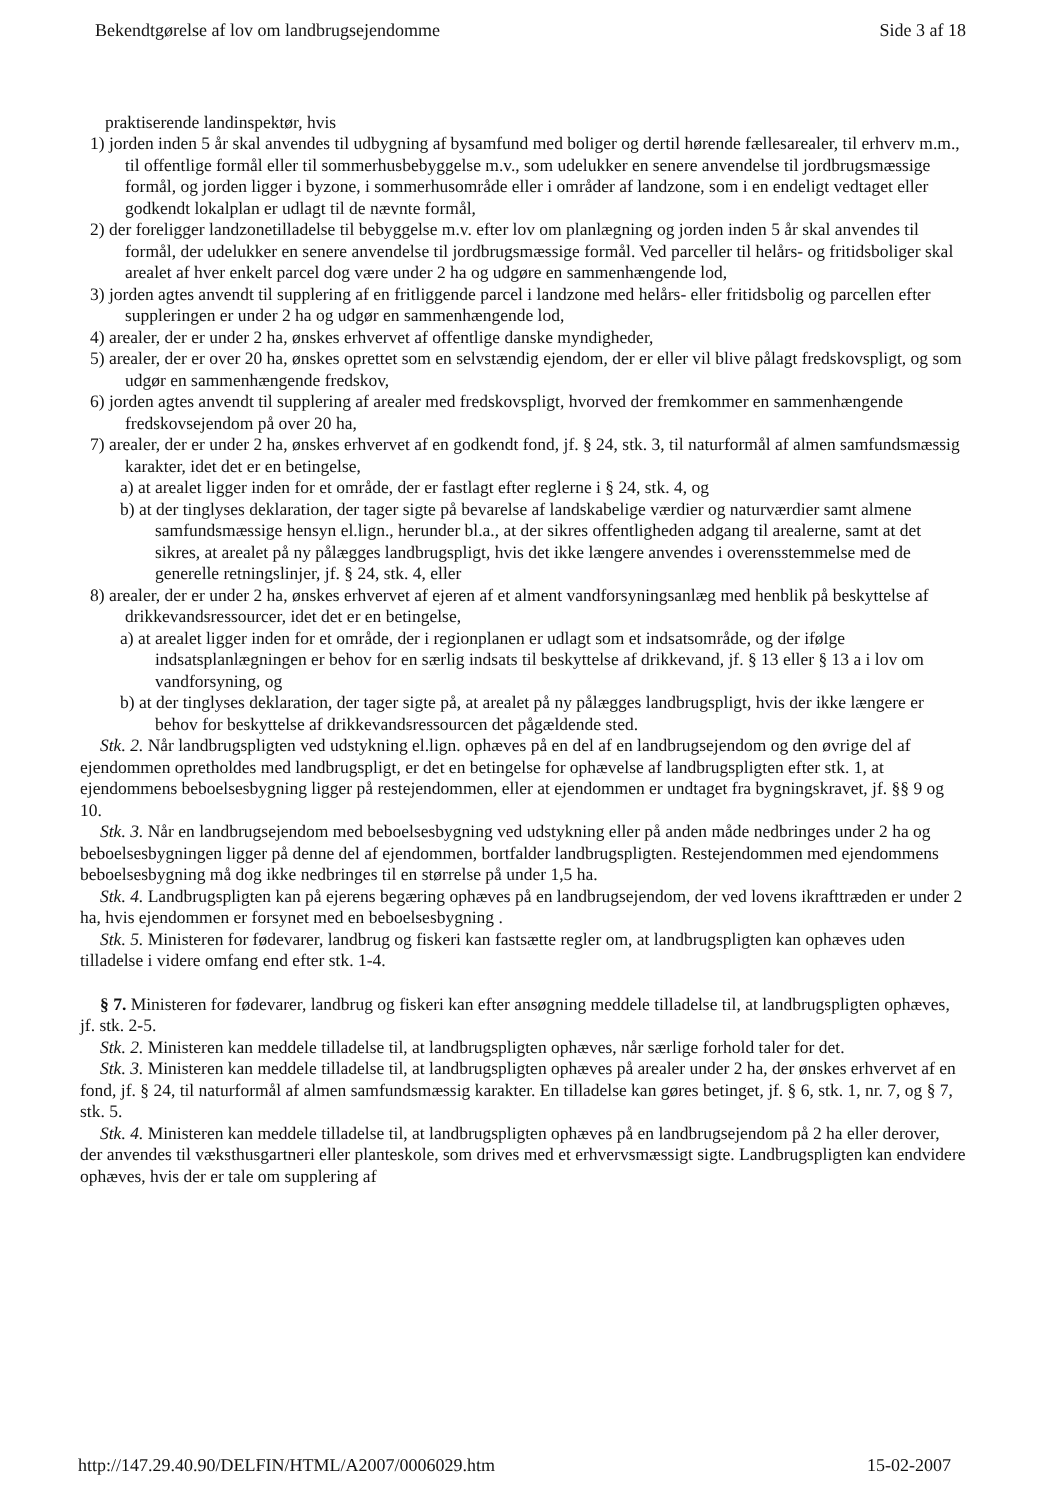Bekendtgørelse af lov om landbrugsejendomme Side 3 af 18
praktiserende landinspektør, hvis
1) jorden inden 5 år skal anvendes til udbygning af bysamfund med boliger og dertil hørende fællesarealer, til erhverv m.m., til offentlige formål eller til sommerhusbebyggelse m.v., som udelukker en senere anvendelse til jordbrugsmæssige formål, og jorden ligger i byzone, i sommerhusområde eller i områder af landzone, som i en endeligt vedtaget eller godkendt lokalplan er udlagt til de nævnte formål,
2) der foreligger landzonetilladelse til bebyggelse m.v. efter lov om planlægning og jorden inden 5 år skal anvendes til formål, der udelukker en senere anvendelse til jordbrugsmæssige formål. Ved parceller til helårs- og fritidsboliger skal arealet af hver enkelt parcel dog være under 2 ha og udgøre en sammenhængende lod,
3) jorden agtes anvendt til supplering af en fritliggende parcel i landzone med helårs- eller fritidsbolig og parcellen efter suppleringen er under 2 ha og udgør en sammenhængende lod,
4) arealer, der er under 2 ha, ønskes erhvervet af offentlige danske myndigheder,
5) arealer, der er over 20 ha, ønskes oprettet som en selvstændig ejendom, der er eller vil blive pålagt fredskovspligt, og som udgør en sammenhængende fredskov,
6) jorden agtes anvendt til supplering af arealer med fredskovspligt, hvorved der fremkommer en sammenhængende fredskovsejendom på over 20 ha,
7) arealer, der er under 2 ha, ønskes erhvervet af en godkendt fond, jf. § 24, stk. 3, til naturformål af almen samfundsmæssig karakter, idet det er en betingelse,
a) at arealet ligger inden for et område, der er fastlagt efter reglerne i § 24, stk. 4, og
b) at der tinglyses deklaration, der tager sigte på bevarelse af landskabelige værdier og naturværdier samt almene samfundsmæssige hensyn el.lign., herunder bl.a., at der sikres offentligheden adgang til arealerne, samt at det sikres, at arealet på ny pålægges landbrugspligt, hvis det ikke længere anvendes i overensstemmelse med de generelle retningslinjer, jf. § 24, stk. 4, eller
8) arealer, der er under 2 ha, ønskes erhvervet af ejeren af et alment vandforsyningsanlæg med henblik på beskyttelse af drikkevandsressourcer, idet det er en betingelse,
a) at arealet ligger inden for et område, der i regionplanen er udlagt som et indsatsområde, og der ifølge indsatsplanlægningen er behov for en særlig indsats til beskyttelse af drikkevand, jf. § 13 eller § 13 a i lov om vandforsyning, og
b) at der tinglyses deklaration, der tager sigte på, at arealet på ny pålægges landbrugspligt, hvis der ikke længere er behov for beskyttelse af drikkevandsressourcen det pågældende sted.
Stk. 2. Når landbrugspligten ved udstykning el.lign. ophæves på en del af en landbrugsejendom og den øvrige del af ejendommen opretholdes med landbrugspligt, er det en betingelse for ophævelse af landbrugspligten efter stk. 1, at ejendommens beboelsesbygning ligger på restejendommen, eller at ejendommen er undtaget fra bygningskravet, jf. §§ 9 og 10.
Stk. 3. Når en landbrugsejendom med beboelsesbygning ved udstykning eller på anden måde nedbringes under 2 ha og beboelsesbygningen ligger på denne del af ejendommen, bortfalder landbrugspligten. Restejendommen med ejendommens beboelsesbygning må dog ikke nedbringes til en størrelse på under 1,5 ha.
Stk. 4. Landbrugspligten kan på ejerens begæring ophæves på en landbrugsejendom, der ved lovens ikrafttræden er under 2 ha, hvis ejendommen er forsynet med en beboelsesbygning .
Stk. 5. Ministeren for fødevarer, landbrug og fiskeri kan fastsætte regler om, at landbrugspligten kan ophæves uden tilladelse i videre omfang end efter stk. 1-4.
§ 7. Ministeren for fødevarer, landbrug og fiskeri kan efter ansøgning meddele tilladelse til, at landbrugspligten ophæves, jf. stk. 2-5.
Stk. 2. Ministeren kan meddele tilladelse til, at landbrugspligten ophæves, når særlige forhold taler for det.
Stk. 3. Ministeren kan meddele tilladelse til, at landbrugspligten ophæves på arealer under 2 ha, der ønskes erhvervet af en fond, jf. § 24, til naturformål af almen samfundsmæssig karakter. En tilladelse kan gøres betinget, jf. § 6, stk. 1, nr. 7, og § 7, stk. 5.
Stk. 4. Ministeren kan meddele tilladelse til, at landbrugspligten ophæves på en landbrugsejendom på 2 ha eller derover, der anvendes til væksthusgartneri eller planteskole, som drives med et erhvervsmæssigt sigte. Landbrugspligten kan endvidere ophæves, hvis der er tale om supplering af
http://147.29.40.90/DELFIN/HTML/A2007/0006029.htm 15-02-2007